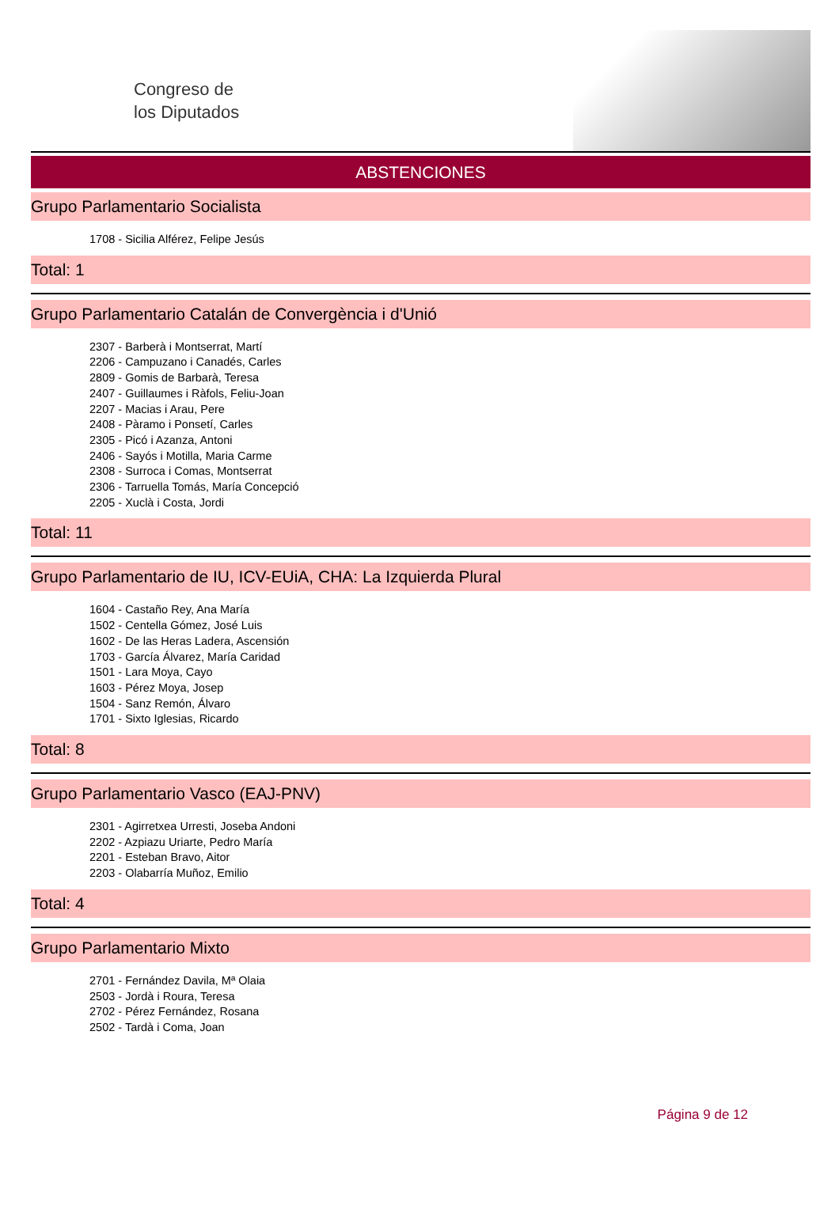Congreso de
los Diputados
ABSTENCIONES
Grupo Parlamentario Socialista
1708 - Sicilia Alférez, Felipe Jesús
Total: 1
Grupo Parlamentario Catalán de Convergència i d'Unió
2307 - Barberà i Montserrat, Martí
2206 - Campuzano i Canadés, Carles
2809 - Gomis de Barbarà, Teresa
2407 - Guillaumes i Ràfols, Feliu-Joan
2207 - Macias i Arau, Pere
2408 - Pàramo i Ponsetí, Carles
2305 - Picó i Azanza, Antoni
2406 - Sayós i Motilla, Maria Carme
2308 - Surroca i Comas, Montserrat
2306 - Tarruella Tomás, María Concepció
2205 - Xuclà i Costa, Jordi
Total: 11
Grupo Parlamentario de IU, ICV-EUiA, CHA: La Izquierda Plural
1604 - Castaño Rey, Ana María
1502 - Centella Gómez, José Luis
1602 - De las Heras Ladera, Ascensión
1703 - García Álvarez, María Caridad
1501 - Lara Moya, Cayo
1603 - Pérez Moya, Josep
1504 - Sanz Remón, Álvaro
1701 - Sixto Iglesias, Ricardo
Total: 8
Grupo Parlamentario Vasco (EAJ-PNV)
2301 - Agirretxea Urresti, Joseba Andoni
2202 - Azpiazu Uriarte, Pedro María
2201 - Esteban Bravo, Aitor
2203 - Olabarría Muñoz, Emilio
Total: 4
Grupo Parlamentario Mixto
2701 - Fernández Davila, Mª Olaia
2503 - Jordà i Roura, Teresa
2702 - Pérez Fernández, Rosana
2502 - Tardà i Coma, Joan
Página 9 de 12